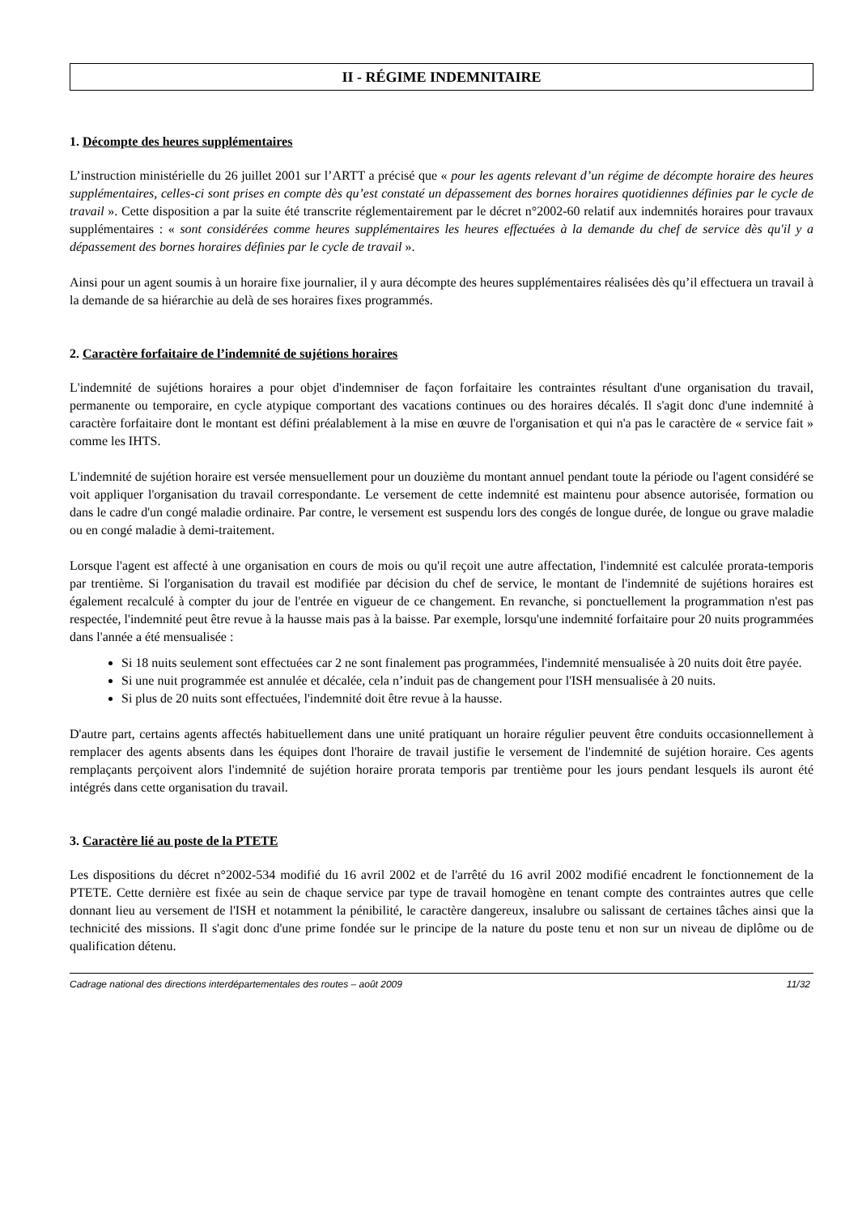II - RÉGIME INDEMNITAIRE
1. Décompte des heures supplémentaires
L’instruction ministérielle du 26 juillet 2001 sur l’ARTT a précisé que « pour les agents relevant d’un régime de décompte horaire des heures supplémentaires, celles-ci sont prises en compte dès qu’est constaté un dépassement des bornes horaires quotidiennes définies par le cycle de travail ». Cette disposition a par la suite été transcrite réglementairement par le décret n°2002-60 relatif aux indemnités horaires pour travaux supplémentaires : « sont considérées comme heures supplémentaires les heures effectuées à la demande du chef de service dès qu'il y a dépassement des bornes horaires définies par le cycle de travail ».
Ainsi pour un agent soumis à un horaire fixe journalier, il y aura décompte des heures supplémentaires réalisées dès qu’il effectuera un travail à la demande de sa hiérarchie au delà de ses horaires fixes programmés.
2. Caractère forfaitaire de l’indemnité de sujétions horaires
L'indemnité de sujétions horaires a pour objet d'indemniser de façon forfaitaire les contraintes résultant d'une organisation du travail, permanente ou temporaire, en cycle atypique comportant des vacations continues ou des horaires décalés. Il s'agit donc d'une indemnité à caractère forfaitaire dont le montant est défini préalablement à la mise en œuvre de l'organisation et qui n'a pas le caractère de « service fait » comme les IHTS.
L'indemnité de sujétion horaire est versée mensuellement pour un douzième du montant annuel pendant toute la période ou l'agent considéré se voit appliquer l'organisation du travail correspondante. Le versement de cette indemnité est maintenu pour absence autorisée, formation ou dans le cadre d'un congé maladie ordinaire. Par contre, le versement est suspendu lors des congés de longue durée, de longue ou grave maladie ou en congé maladie à demi-traitement.
Lorsque l'agent est affecté à une organisation en cours de mois ou qu'il reçoit une autre affectation, l'indemnité est calculée prorata-temporis par trentième. Si l'organisation du travail est modifiée par décision du chef de service, le montant de l'indemnité de sujétions horaires est également recalculé à compter du jour de l'entrée en vigueur de ce changement. En revanche, si ponctuellement la programmation n'est pas respectée, l'indemnité peut être revue à la hausse mais pas à la baisse. Par exemple, lorsqu'une indemnité forfaitaire pour 20 nuits programmées dans l'année a été mensualisée :
Si 18 nuits seulement sont effectuées car 2 ne sont finalement pas programmées, l'indemnité mensualisée à 20 nuits doit être payée.
Si une nuit programmée est annulée et décalée, cela n’induit pas de changement pour l'ISH mensualisée à 20 nuits.
Si plus de 20 nuits sont effectuées, l'indemnité doit être revue à la hausse.
D'autre part, certains agents affectés habituellement dans une unité pratiquant un horaire régulier peuvent être conduits occasionnellement à remplacer des agents absents dans les équipes dont l'horaire de travail justifie le versement de l'indemnité de sujétion horaire. Ces agents remplaçants perçoivent alors l'indemnité de sujétion horaire prorata temporis par trentième pour les jours pendant lesquels ils auront été intégrés dans cette organisation du travail.
3. Caractère lié au poste de la PTETE
Les dispositions du décret n°2002-534 modifié du 16 avril 2002 et de l'arrêté du 16 avril 2002 modifié encadrent le fonctionnement de la PTETE. Cette dernière est fixée au sein de chaque service par type de travail homogène en tenant compte des contraintes autres que celle donnant lieu au versement de l'ISH et notamment la pénibilité, le caractère dangereux, insalubre ou salissant de certaines tâches ainsi que la technicité des missions. Il s'agit donc d'une prime fondée sur le principe de la nature du poste tenu et non sur un niveau de diplôme ou de qualification détenu.
Cadrage national des directions interdépartementales des routes – août 2009 11/32